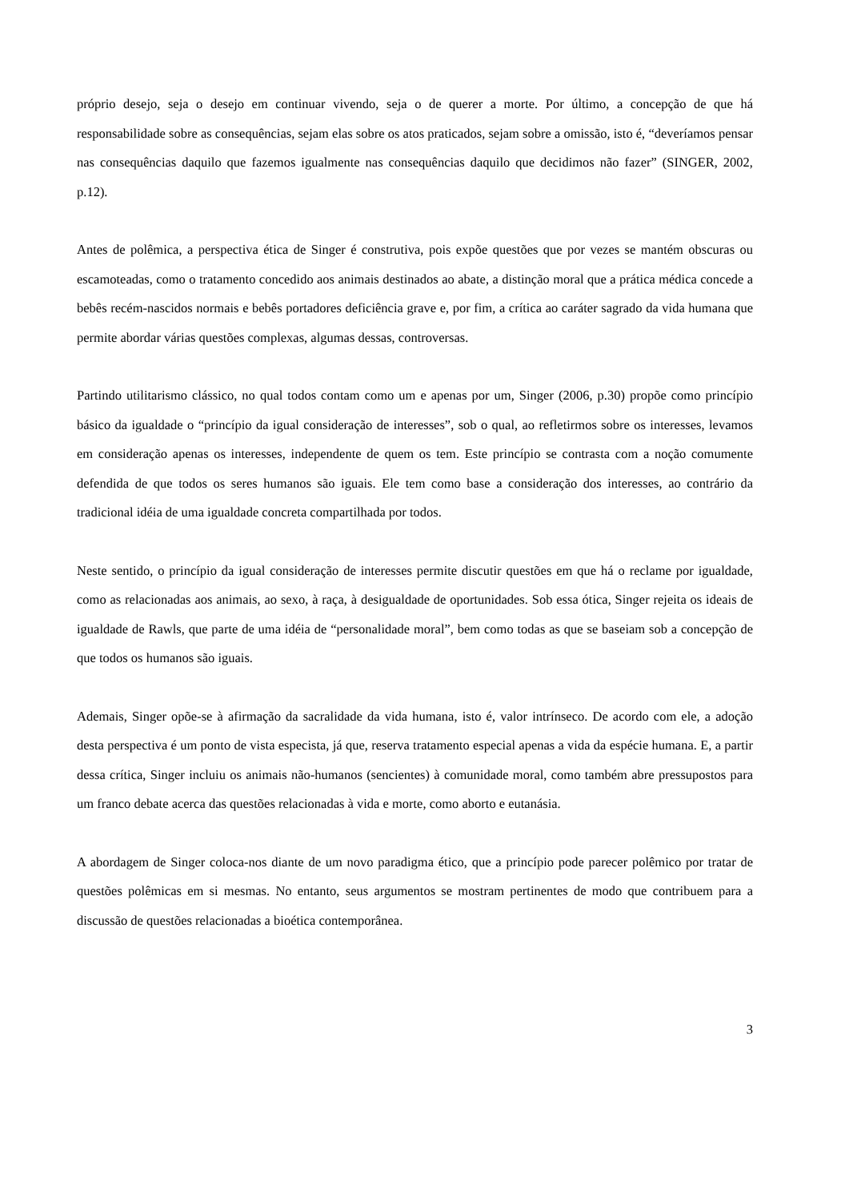próprio desejo, seja o desejo em continuar vivendo, seja o de querer a morte. Por último, a concepção de que há responsabilidade sobre as consequências, sejam elas sobre os atos praticados, sejam sobre a omissão, isto é, “deveríamos pensar nas consequências daquilo que fazemos igualmente nas consequências daquilo que decidimos não fazer” (SINGER, 2002, p.12).
Antes de polêmica, a perspectiva ética de Singer é construtiva, pois expõe questões que por vezes se mantém obscuras ou escamoteadas, como o tratamento concedido aos animais destinados ao abate, a distinção moral que a prática médica concede a bebês recém-nascidos normais e bebês portadores deficiência grave e, por fim, a crítica ao caráter sagrado da vida humana que permite abordar várias questões complexas, algumas dessas, controversas.
Partindo utilitarismo clássico, no qual todos contam como um e apenas por um, Singer (2006, p.30) propõe como princípio básico da igualdade o “princípio da igual consideração de interesses”, sob o qual, ao refletirmos sobre os interesses, levamos em consideração apenas os interesses, independente de quem os tem. Este princípio se contrasta com a noção comumente defendida de que todos os seres humanos são iguais. Ele tem como base a consideração dos interesses, ao contrário da tradicional idéia de uma igualdade concreta compartilhada por todos.
Neste sentido, o princípio da igual consideração de interesses permite discutir questões em que há o reclame por igualdade, como as relacionadas aos animais, ao sexo, à raça, à desigualdade de oportunidades. Sob essa ótica, Singer rejeita os ideais de igualdade de Rawls, que parte de uma idéia de “personalidade moral”, bem como todas as que se baseiam sob a concepção de que todos os humanos são iguais.
Ademais, Singer opõe-se à afirmação da sacralidade da vida humana, isto é, valor intrínseco. De acordo com ele, a adoção desta perspectiva é um ponto de vista especista, já que, reserva tratamento especial apenas a vida da espécie humana. E, a partir dessa crítica, Singer incluiu os animais não-humanos (sencientes) à comunidade moral, como também abre pressupostos para um franco debate acerca das questões relacionadas à vida e morte, como aborto e eutanásia.
A abordagem de Singer coloca-nos diante de um novo paradigma ético, que a princípio pode parecer polêmico por tratar de questões polêmicas em si mesmas. No entanto, seus argumentos se mostram pertinentes de modo que contribuem para a discussão de questões relacionadas a bioética contemporânea.
3